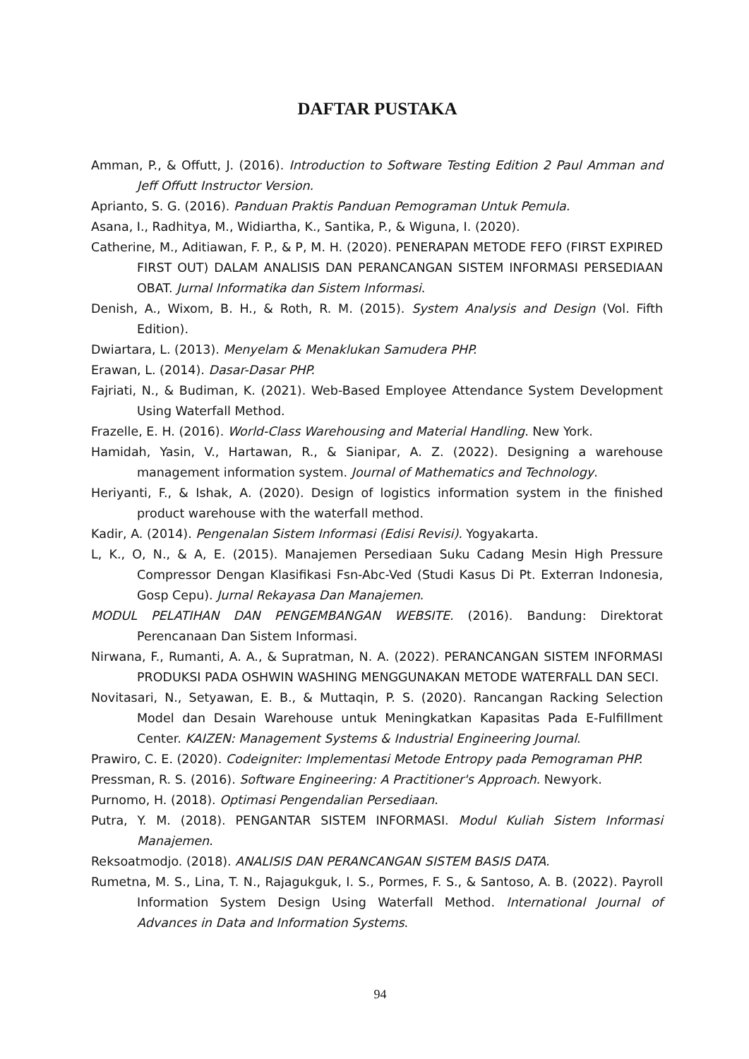DAFTAR PUSTAKA
Amman, P., & Offutt, J. (2016). Introduction to Software Testing Edition 2 Paul Amman and Jeff Offutt Instructor Version.
Aprianto, S. G. (2016). Panduan Praktis Panduan Pemograman Untuk Pemula.
Asana, I., Radhitya, M., Widiartha, K., Santika, P., & Wiguna, I. (2020).
Catherine, M., Aditiawan, F. P., & P, M. H. (2020). PENERAPAN METODE FEFO (FIRST EXPIRED FIRST OUT) DALAM ANALISIS DAN PERANCANGAN SISTEM INFORMASI PERSEDIAAN OBAT. Jurnal Informatika dan Sistem Informasi.
Denish, A., Wixom, B. H., & Roth, R. M. (2015). System Analysis and Design (Vol. Fifth Edition).
Dwiartara, L. (2013). Menyelam & Menaklukan Samudera PHP.
Erawan, L. (2014). Dasar-Dasar PHP.
Fajriati, N., & Budiman, K. (2021). Web-Based Employee Attendance System Development Using Waterfall Method.
Frazelle, E. H. (2016). World-Class Warehousing and Material Handling. New York.
Hamidah, Yasin, V., Hartawan, R., & Sianipar, A. Z. (2022). Designing a warehouse management information system. Journal of Mathematics and Technology.
Heriyanti, F., & Ishak, A. (2020). Design of logistics information system in the finished product warehouse with the waterfall method.
Kadir, A. (2014). Pengenalan Sistem Informasi (Edisi Revisi). Yogyakarta.
L, K., O, N., & A, E. (2015). Manajemen Persediaan Suku Cadang Mesin High Pressure Compressor Dengan Klasifikasi Fsn-Abc-Ved (Studi Kasus Di Pt. Exterran Indonesia, Gosp Cepu). Jurnal Rekayasa Dan Manajemen.
MODUL PELATIHAN DAN PENGEMBANGAN WEBSITE. (2016). Bandung: Direktorat Perencanaan Dan Sistem Informasi.
Nirwana, F., Rumanti, A. A., & Supratman, N. A. (2022). PERANCANGAN SISTEM INFORMASI PRODUKSI PADA OSHWIN WASHING MENGGUNAKAN METODE WATERFALL DAN SECI.
Novitasari, N., Setyawan, E. B., & Muttaqin, P. S. (2020). Rancangan Racking Selection Model dan Desain Warehouse untuk Meningkatkan Kapasitas Pada E-Fulfillment Center. KAIZEN: Management Systems & Industrial Engineering Journal.
Prawiro, C. E. (2020). Codeigniter: Implementasi Metode Entropy pada Pemograman PHP.
Pressman, R. S. (2016). Software Engineering: A Practitioner's Approach. Newyork.
Purnomo, H. (2018). Optimasi Pengendalian Persediaan.
Putra, Y. M. (2018). PENGANTAR SISTEM INFORMASI. Modul Kuliah Sistem Informasi Manajemen.
Reksoatmodjo. (2018). ANALISIS DAN PERANCANGAN SISTEM BASIS DATA.
Rumetna, M. S., Lina, T. N., Rajagukguk, I. S., Pormes, F. S., & Santoso, A. B. (2022). Payroll Information System Design Using Waterfall Method. International Journal of Advances in Data and Information Systems.
94